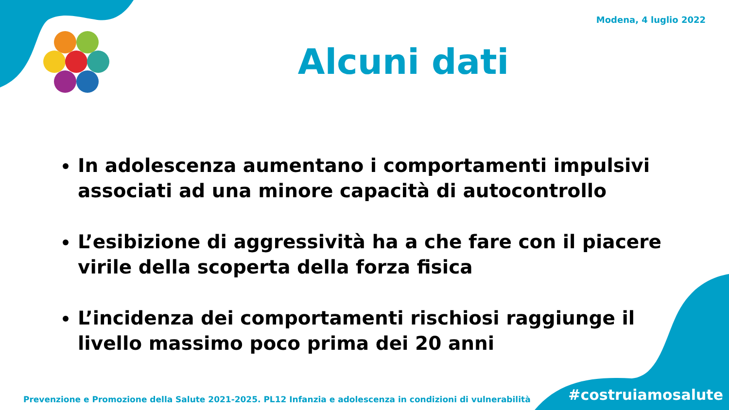Modena, 4 luglio 2022
Alcuni dati
In adolescenza aumentano i comportamenti impulsivi associati ad una minore capacità di autocontrollo
L’esibizione di aggressività ha a che fare con il piacere virile della scoperta della forza fisica
L’incidenza dei comportamenti rischiosi raggiunge il livello massimo poco prima dei 20 anni
Prevenzione e Promozione della Salute 2021-2025. PL12 Infanzia e adolescenza in condizioni di vulnerabilità
#costruiamosalute